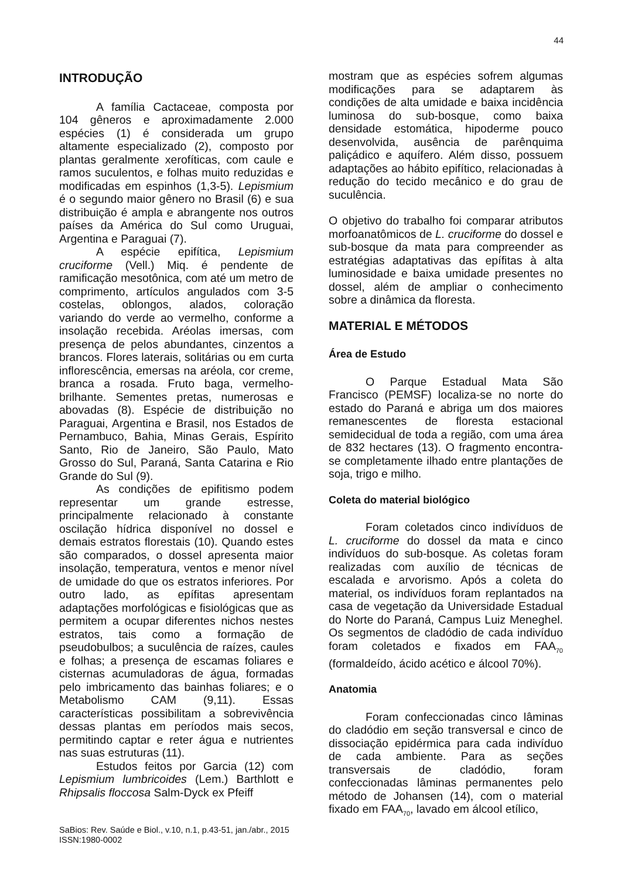44
INTRODUÇÃO
A família Cactaceae, composta por 104 gêneros e aproximadamente 2.000 espécies (1) é considerada um grupo altamente especializado (2), composto por plantas geralmente xerofíticas, com caule e ramos suculentos, e folhas muito reduzidas e modificadas em espinhos (1,3-5). Lepismium é o segundo maior gênero no Brasil (6) e sua distribuição é ampla e abrangente nos outros países da América do Sul como Uruguai, Argentina e Paraguai (7).
A espécie epifítica, Lepismium cruciforme (Vell.) Miq. é pendente de ramificação mesotônica, com até um metro de comprimento, artículos angulados com 3-5 costelas, oblongos, alados, coloração variando do verde ao vermelho, conforme a insolação recebida. Aréolas imersas, com presença de pelos abundantes, cinzentos a brancos. Flores laterais, solitárias ou em curta inflorescência, emersas na aréola, cor creme, branca a rosada. Fruto baga, vermelho-brilhante. Sementes pretas, numerosas e abovadas (8). Espécie de distribuição no Paraguai, Argentina e Brasil, nos Estados de Pernambuco, Bahia, Minas Gerais, Espírito Santo, Rio de Janeiro, São Paulo, Mato Grosso do Sul, Paraná, Santa Catarina e Rio Grande do Sul (9).
As condições de epifitismo podem representar um grande estresse, principalmente relacionado à constante oscilação hídrica disponível no dossel e demais estratos florestais (10). Quando estes são comparados, o dossel apresenta maior insolação, temperatura, ventos e menor nível de umidade do que os estratos inferiores. Por outro lado, as epífitas apresentam adaptações morfológicas e fisiológicas que as permitem a ocupar diferentes nichos nestes estratos, tais como a formação de pseudobulbos; a suculência de raízes, caules e folhas; a presença de escamas foliares e cisternas acumuladoras de água, formadas pelo imbricamento das bainhas foliares; e o Metabolismo CAM (9,11). Essas características possibilitam a sobrevivência dessas plantas em períodos mais secos, permitindo captar e reter água e nutrientes nas suas estruturas (11).
Estudos feitos por Garcia (12) com Lepismium lumbricoides (Lem.) Barthlott e Rhipsalis floccosa Salm-Dyck ex Pfeiff
mostram que as espécies sofrem algumas modificações para se adaptarem às condições de alta umidade e baixa incidência luminosa do sub-bosque, como baixa densidade estomática, hipoderme pouco desenvolvida, ausência de parênquima paliçádico e aquífero. Além disso, possuem adaptações ao hábito epifítico, relacionadas à redução do tecido mecânico e do grau de suculência.
O objetivo do trabalho foi comparar atributos morfoanatômicos de L. cruciforme do dossel e sub-bosque da mata para compreender as estratégias adaptativas das epífitas à alta luminosidade e baixa umidade presentes no dossel, além de ampliar o conhecimento sobre a dinâmica da floresta.
MATERIAL E MÉTODOS
Área de Estudo
O Parque Estadual Mata São Francisco (PEMSF) localiza-se no norte do estado do Paraná e abriga um dos maiores remanescentes de floresta estacional semidecidual de toda a região, com uma área de 832 hectares (13). O fragmento encontra-se completamente ilhado entre plantações de soja, trigo e milho.
Coleta do material biológico
Foram coletados cinco indivíduos de L. cruciforme do dossel da mata e cinco indivíduos do sub-bosque. As coletas foram realizadas com auxílio de técnicas de escalada e arvorismo. Após a coleta do material, os indivíduos foram replantados na casa de vegetação da Universidade Estadual do Norte do Paraná, Campus Luiz Meneghel. Os segmentos de cladódio de cada indivíduo foram coletados e fixados em FAA<sub>70</sub> (formaldeído, ácido acético e álcool 70%).
Anatomia
Foram confeccionadas cinco lâminas do cladódio em seção transversal e cinco de dissociação epidérmica para cada indivíduo de cada ambiente. Para as seções transversais de cladódio, foram confeccionadas lâminas permanentes pelo método de Johansen (14), com o material fixado em FAA<sub>70</sub>, lavado em álcool etílico,
SaBios: Rev. Saúde e Biol., v.10, n.1, p.43-51, jan./abr., 2015
ISSN:1980-0002